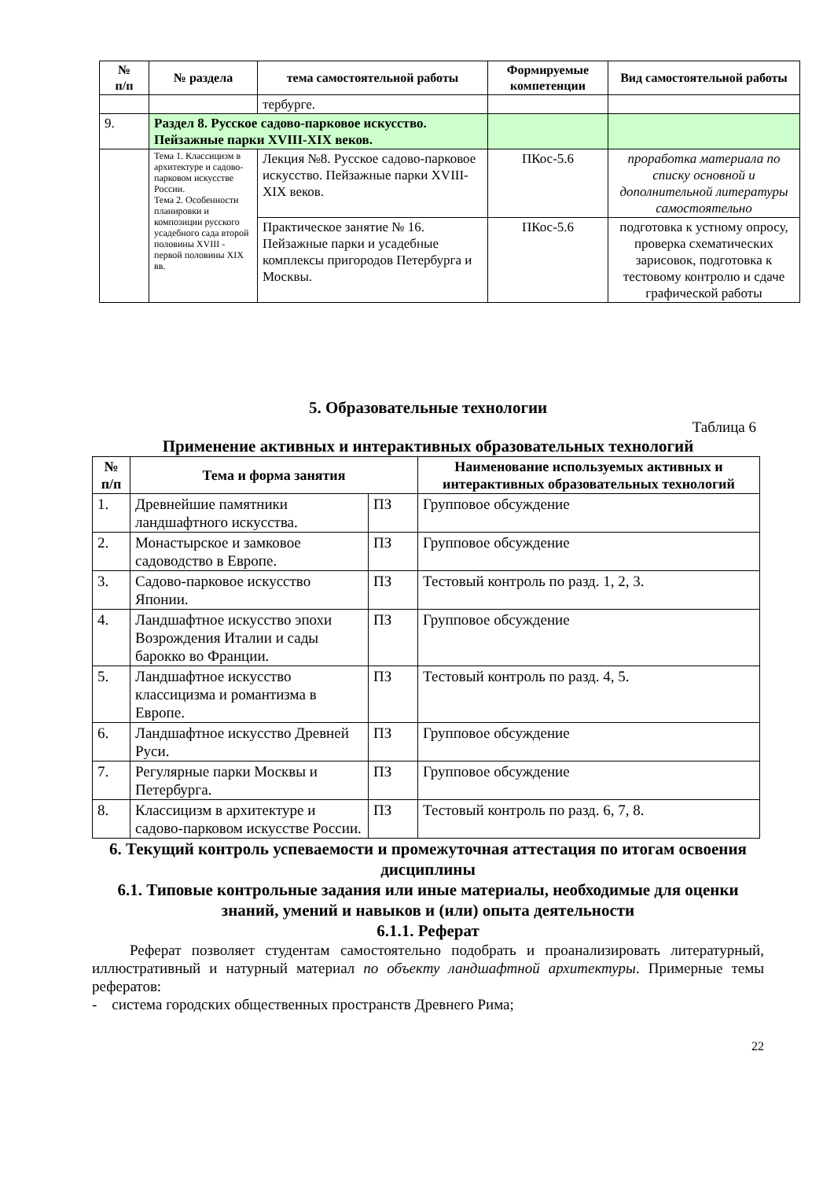| № п/п | № раздела | тема самостоятельной работы | Формируемые компетенции | Вид самостоятельной работы |
| --- | --- | --- | --- | --- |
| | | тербурге. | | |
| 9. | Раздел 8. Русское садово-парковое искусство. Пейзажные парки XVIII-XIX веков. | | | |
| | Тема 1. Классицизм в архитектуре и садово-парковом искусстве России. Тема 2. Особенности планировки и композиции русского усадебного сада второй половины XVIII - первой половины XIX вв. | Лекция №8. Русское садово-парковое искусство. Пейзажные парки XVIII-XIX веков. | ПКос-5.6 | проработка материала по списку основной и дополнительной литературы самостоятельно |
| | | Практическое занятие № 16. Пейзажные парки и усадебные комплексы пригородов Петербурга и Москвы. | ПКос-5.6 | подготовка к устному опросу, проверка схематических зарисовок, подготовка к тестовому контролю и сдаче графической работы |
5. Образовательные технологии
Таблица 6
Применение активных и интерактивных образовательных технологий
| № п/п | Тема и форма занятия | | Наименование используемых активных и интерактивных образовательных технологий |
| --- | --- | --- | --- |
| 1. | Древнейшие памятники ландшафтного искусства. | ПЗ | Групповое обсуждение |
| 2. | Монастырское и замковое садоводство в Европе. | ПЗ | Групповое обсуждение |
| 3. | Садово-парковое искусство Японии. | ПЗ | Тестовый контроль по разд. 1, 2, 3. |
| 4. | Ландшафтное искусство эпохи Возрождения Италии и сады барокко во Франции. | ПЗ | Групповое обсуждение |
| 5. | Ландшафтное искусство классицизма и романтизма в Европе. | ПЗ | Тестовый контроль по разд. 4, 5. |
| 6. | Ландшафтное искусство Древней Руси. | ПЗ | Групповое обсуждение |
| 7. | Регулярные парки Москвы и Петербурга. | ПЗ | Групповое обсуждение |
| 8. | Классицизм в архитектуре и садово-парковом искусстве России. | ПЗ | Тестовый контроль по разд. 6, 7, 8. |
6. Текущий контроль успеваемости и промежуточная аттестация по итогам освоения дисциплины
6.1. Типовые контрольные задания или иные материалы, необходимые для оценки знаний, умений и навыков и (или) опыта деятельности
6.1.1. Реферат
Реферат позволяет студентам самостоятельно подобрать и проанализировать литературный, иллюстративный и натурный материал по объекту ландшафтной архитектуры. Примерные темы рефератов:
- система городских общественных пространств Древнего Рима;
22